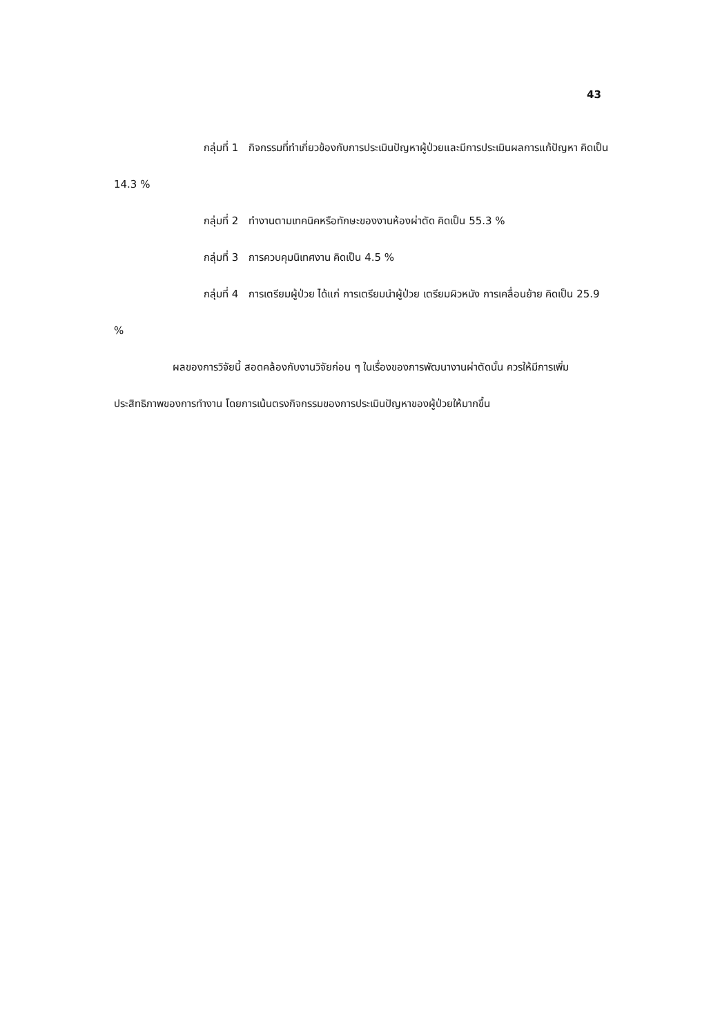43
กลุ่มที่ 1 กิจกรรมที่ทำเกี่ยวข้องกับการประเมินปัญหาผู้ป่วยและมีการประเมินผลการแก้ปัญหา คิดเป็น 14.3 %
กลุ่มที่ 2 ทำงานตามเทคนิคหรือทักษะของงานห้องผ่าตัด คิดเป็น 55.3 %
กลุ่มที่ 3 การควบคุมนิเทศงาน คิดเป็น 4.5 %
กลุ่มที่ 4 การเตรียมผู้ป่วย ได้แก่ การเตรียมนำผู้ป่วย เตรียมผิวหนัง การเคลื่อนย้าย คิดเป็น 25.9 %
ผลของการวิจัยนี้ สอดคล้องกับงานวิจัยก่อน ๆ ในเรื่องของการพัฒนางานผ่าตัดนั้น ควรให้มีการเพิ่มประสิทธิภาพของการทำงาน โดยการเน้นตรงกิจกรรมของการประเมินปัญหาของผู้ป่วยให้มากขึ้น